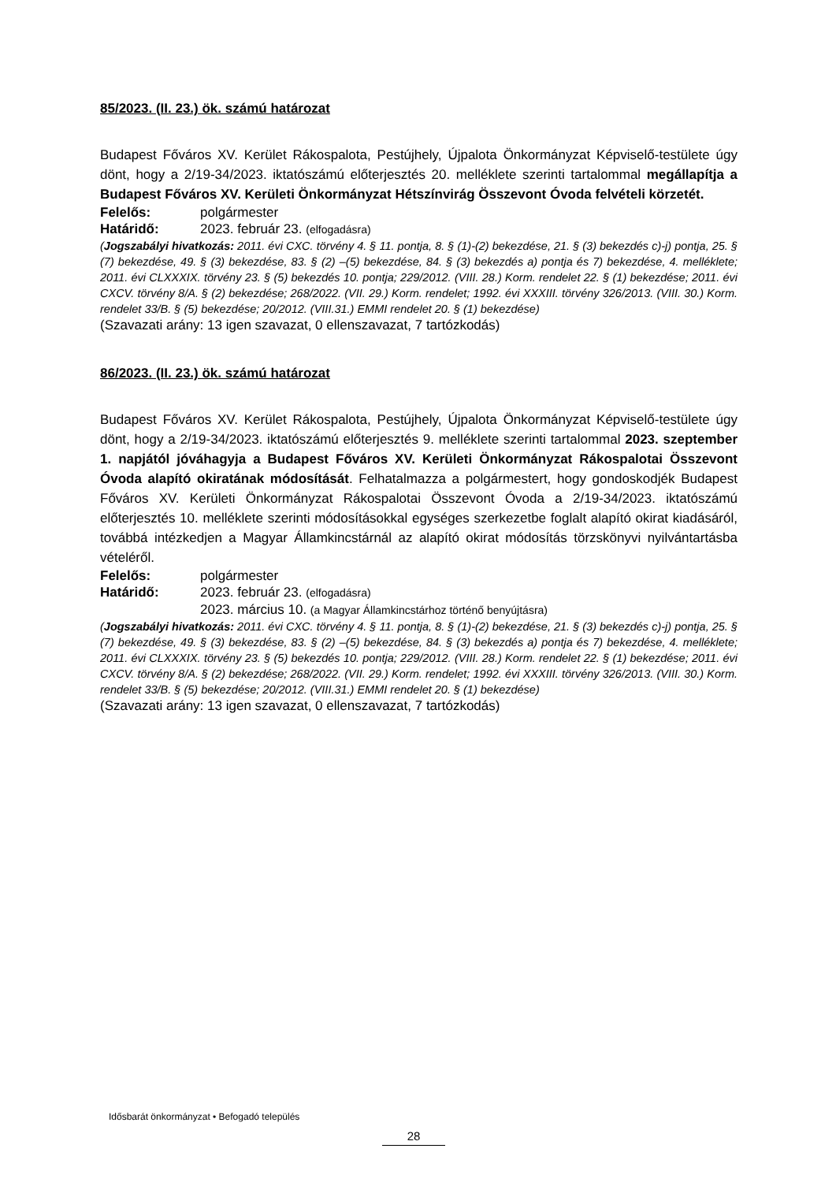85/2023. (II. 23.) ök. számú határozat
Budapest Főváros XV. Kerület Rákospalota, Pestújhely, Újpalota Önkormányzat Képviselő-testülete úgy dönt, hogy a 2/19-34/2023. iktatószámú előterjesztés 20. melléklete szerinti tartalommal megállapítja a Budapest Főváros XV. Kerületi Önkormányzat Hétszínvirág Összevont Óvoda felvételi körzetét.
Felelős: polgármester
Határidő: 2023. február 23. (elfogadásra)
(Jogszabályi hivatkozás: 2011. évi CXC. törvény 4. § 11. pontja, 8. § (1)-(2) bekezdése, 21. § (3) bekezdés c)-j) pontja, 25. § (7) bekezdése, 49. § (3) bekezdése, 83. § (2) –(5) bekezdése, 84. § (3) bekezdés a) pontja és 7) bekezdése, 4. melléklete; 2011. évi CLXXXIX. törvény 23. § (5) bekezdés 10. pontja; 229/2012. (VIII. 28.) Korm. rendelet 22. § (1) bekezdése; 2011. évi CXCV. törvény 8/A. § (2) bekezdése; 268/2022. (VII. 29.) Korm. rendelet; 1992. évi XXXIII. törvény 326/2013. (VIII. 30.) Korm. rendelet 33/B. § (5) bekezdése; 20/2012. (VIII.31.) EMMI rendelet 20. § (1) bekezdése)
(Szavazati arány: 13 igen szavazat, 0 ellenszavazat, 7 tartózkodás)
86/2023. (II. 23.) ök. számú határozat
Budapest Főváros XV. Kerület Rákospalota, Pestújhely, Újpalota Önkormányzat Képviselő-testülete úgy dönt, hogy a 2/19-34/2023. iktatószámú előterjesztés 9. melléklete szerinti tartalommal 2023. szeptember 1. napjától jóváhagyja a Budapest Főváros XV. Kerületi Önkormányzat Rákospalotai Összevont Óvoda alapító okiratának módosítását. Felhatalmazza a polgármestert, hogy gondoskodjék Budapest Főváros XV. Kerületi Önkormányzat Rákospalotai Összevont Óvoda a 2/19-34/2023. iktatószámú előterjesztés 10. melléklete szerinti módosításokkal egységes szerkezetbe foglalt alapító okirat kiadásáról, továbbá intézkedjen a Magyar Államkincstárnál az alapító okirat módosítás törzskönyvi nyilvántartásba vételéről.
Felelős: polgármester
Határidő: 2023. február 23. (elfogadásra)
2023. március 10. (a Magyar Államkincstárhoz történő benyújtásra)
(Jogszabályi hivatkozás: 2011. évi CXC. törvény 4. § 11. pontja, 8. § (1)-(2) bekezdése, 21. § (3) bekezdés c)-j) pontja, 25. § (7) bekezdése, 49. § (3) bekezdése, 83. § (2) –(5) bekezdése, 84. § (3) bekezdés a) pontja és 7) bekezdése, 4. melléklete; 2011. évi CLXXXIX. törvény 23. § (5) bekezdés 10. pontja; 229/2012. (VIII. 28.) Korm. rendelet 22. § (1) bekezdése; 2011. évi CXCV. törvény 8/A. § (2) bekezdése; 268/2022. (VII. 29.) Korm. rendelet; 1992. évi XXXIII. törvény 326/2013. (VIII. 30.) Korm. rendelet 33/B. § (5) bekezdése; 20/2012. (VIII.31.) EMMI rendelet 20. § (1) bekezdése)
(Szavazati arány: 13 igen szavazat, 0 ellenszavazat, 7 tartózkodás)
Idősbarát önkormányzat • Befogadó település
28